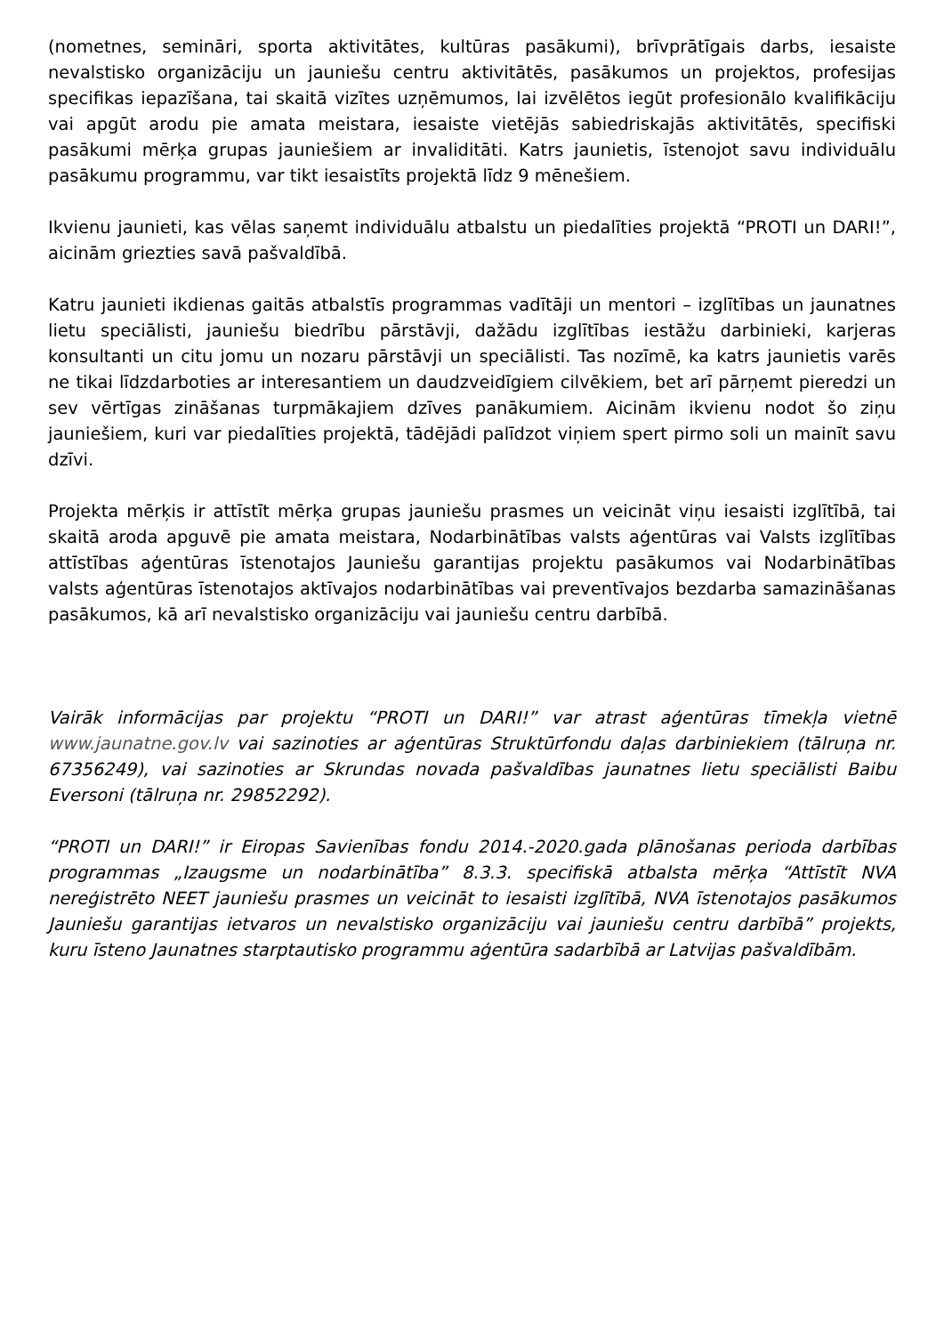(nometnes, semināri, sporta aktivitātes, kultūras pasākumi), brīvprātīgais darbs, iesaiste nevalstisko organizāciju un jauniešu centru aktivitātēs, pasākumos un projektos, profesijas specifikas iepazīšana, tai skaitā vizītes uzņēmumos, lai izvēlētos iegūt profesionālo kvalifikāciju vai apgūt arodu pie amata meistara, iesaiste vietējās sabiedriskajās aktivitātēs, specifiski pasākumi mērķa grupas jauniešiem ar invaliditāti. Katrs jaunietis, īstenojot savu individuālu pasākumu programmu, var tikt iesaistīts projektā līdz 9 mēnešiem.
Ikvienu jaunieti, kas vēlas saņemt individuālu atbalstu un piedalīties projektā “PROTI un DARI!”, aicinām griezties savā pašvaldībā.
Katru jaunieti ikdienas gaitās atbalstīs programmas vadītāji un mentori – izglītības un jaunatnes lietu speciālisti, jauniešu biedrību pārstāvji, dažādu izglītības iestāžu darbinieki, karjeras konsultanti un citu jomu un nozaru pārstāvji un speciālisti. Tas nozīmē, ka katrs jaunietis varēs ne tikai līdzdarboties ar interesantiem un daudzveidīgiem cilvēkiem, bet arī pārņemt pieredzi un sev vērtīgas zināšanas turpmākajiem dzīves panākumiem. Aicinām ikvienu nodot šo ziņu jauniešiem, kuri var piedalīties projektā, tādējādi palīdzot viņiem spert pirmo soli un mainīt savu dzīvi.
Projekta mērķis ir attīstīt mērķa grupas jauniešu prasmes un veicināt viņu iesaisti izglītībā, tai skaitā aroda apguvē pie amata meistara, Nodarbinātības valsts aģentūras vai Valsts izglītības attīstības aģentūras īstenotajos Jauniešu garantijas projektu pasākumos vai Nodarbinātības valsts aģentūras īstenotajos aktīvajos nodarbinātības vai preventīvajos bezdarba samazināšanas pasākumos, kā arī nevalstisko organizāciju vai jauniešu centru darbībā.
Vairāk informācijas par projektu “PROTI un DARI!” var atrast aģentūras tīmekļa vietnē www.jaunatne.gov.lv vai sazinoties ar aģentūras Struktūrfondu daļas darbiniekiem (tālruņa nr. 67356249), vai sazinoties ar Skrundas novada pašvaldības jaunatnes lietu speciālisti Baibu Eversoni (tālruņa nr. 29852292).
“PROTI un DARI!” ir Eiropas Savienības fondu 2014.-2020.gada plānošanas perioda darbības programmas „Izaugsme un nodarbinātība” 8.3.3. specifiskā atbalsta mērķa “Attīstīt NVA nereģistrēto NEET jauniešu prasmes un veicināt to iesaisti izglītībā, NVA īstenotajos pasākumos Jauniešu garantijas ietvaros un nevalstisko organizāciju vai jauniešu centru darbībā” projekts, kuru īsteno Jaunatnes starptautisko programmu aģentūra sadarbībā ar Latvijas pašvaldībām.